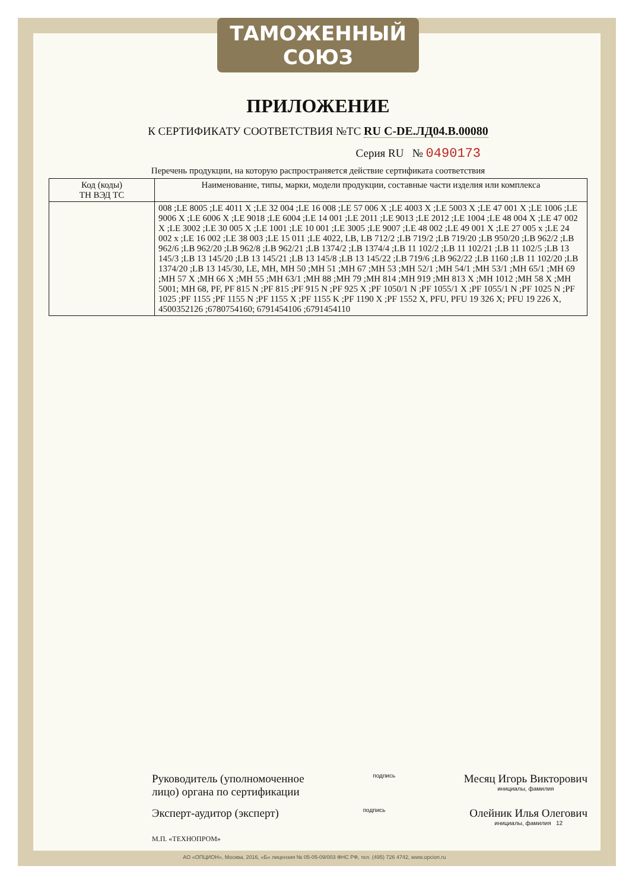ТАМОЖЕННЫЙ СОЮЗ
ПРИЛОЖЕНИЕ
К СЕРТИФИКАТУ СООТВЕТСТВИЯ №ТС RU C-DE.ЛД04.В.00080
Серия RU № 0490173
Перечень продукции, на которую распространяется действие сертификата соответствия
| Код (коды) ТН ВЭД ТС | Наименование, типы, марки, модели продукции, составные части изделия или комплекса |
| --- | --- |
| | 008 ;LE 8005 ;LE 4011 X ;LE 32 004 ;LE 16 008 ;LE 57 006 X ;LE 4003 X ;LE 5003 X ;LE 47 001 X ;LE 1006 ;LE 9006 X ;LE 6006 X ;LE 9018 ;LE 6004 ;LE 14 001 ;LE 2011 ;LE 9013 ;LE 2012 ;LE 1004 ;LE 48 004 X ;LE 47 002 X ;LE 3002 ;LE 30 005 X ;LE 1001 ;LE 10 001 ;LE 3005 ;LE 9007 ;LE 48 002 ;LE 49 001 X ;LE 27 005 x ;LE 24 002 x ;LE 16 002 ;LE 38 003 ;LE 15 011 ;LE 4022, LB, LB 712/2 ;LB 719/2 ;LB 719/20 ;LB 950/20 ;LB 962/2 ;LB 962/6 ;LB 962/20 ;LB 962/8 ;LB 962/21 ;LB 1374/2 ;LB 1374/4 ;LB 11 102/2 ;LB 11 102/21 ;LB 11 102/5 ;LB 13 145/3 ;LB 13 145/20 ;LB 13 145/21 ;LB 13 145/8 ;LB 13 145/22 ;LB 719/6 ;LB 962/22 ;LB 1160 ;LB 11 102/20 ;LB 1374/20 ;LB 13 145/30, LE, MH, MH 50 ;MH 51 ;MH 67 ;MH 53 ;MH 52/1 ;MH 54/1 ;MH 53/1 ;MH 65/1 ;MH 69 ;MH 57 X ;MH 66 X ;MH 55 ;MH 63/1 ;MH 88 ;MH 79 ;MH 814 ;MH 919 ;MH 813 X ;MH 1012 ;MH 58 X ;MH 5001; MH 68, PF, PF 815 N ;PF 815 ;PF 915 N ;PF 925 X ;PF 1050/1 N ;PF 1055/1 X ;PF 1055/1 N ;PF 1025 N ;PF 1025 ;PF 1155 ;PF 1155 N ;PF 1155 X ;PF 1155 K ;PF 1190 X ;PF 1552 X, PFU, PFU 19 326 X; PFU 19 226 X, 4500352126 ;6780754160; 6791454106 ;6791454110 |
Руководитель (уполномоченное
лицо) органа по сертификации
подпись
Месяц Игорь Викторович
инициалы, фамилия
Эксперт-аудитор (эксперт)
подпись
Олейник Илья Олегович
инициалы, фамилия 12
М.П. «ТЕХНОПРОМ»
АО «ОПЦИОН», Москва, 2016, «Б» лицензия № 05-05-09/003 ФНС РФ, тел. (495) 726 4742, www.opcion.ru